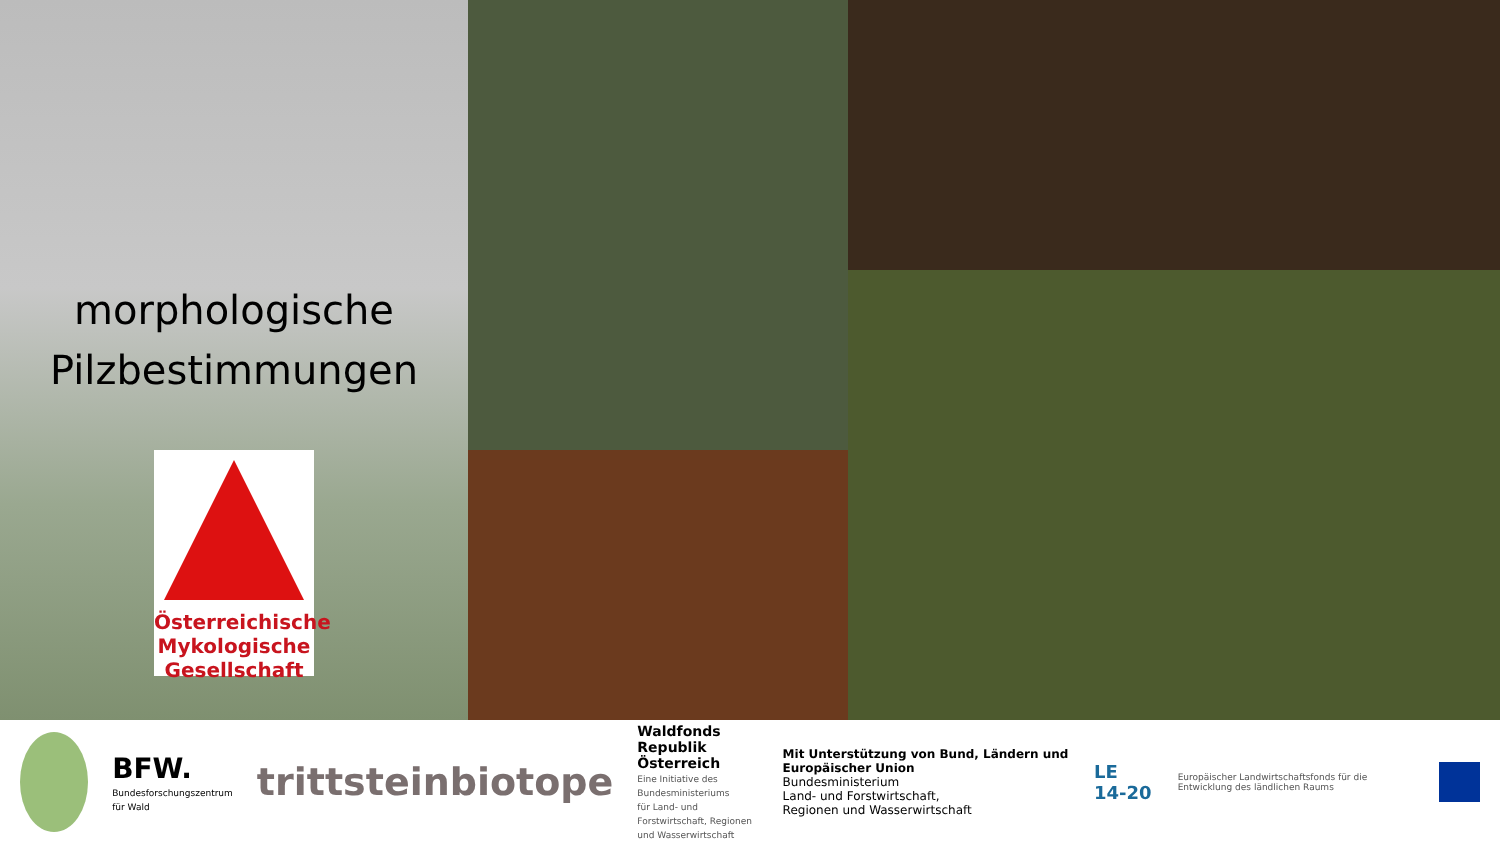morphologische
Pilzbestimmungen
Österreichische
Mykologische
Gesellschaft
BFW.
Bundesforschungszentrum für Wald
trittsteinbiotope
Waldfonds
Republik Österreich
Eine Initiative des Bundesministeriums
für Land- und Forstwirtschaft, Regionen
und Wasserwirtschaft
Mit Unterstützung von Bund, Ländern und Europäischer Union
Bundesministerium
Land- und Forstwirtschaft,
Regionen und Wasserwirtschaft
LE 14-20
Europäischer Landwirtschaftsfonds für die Entwicklung des ländlichen Raums